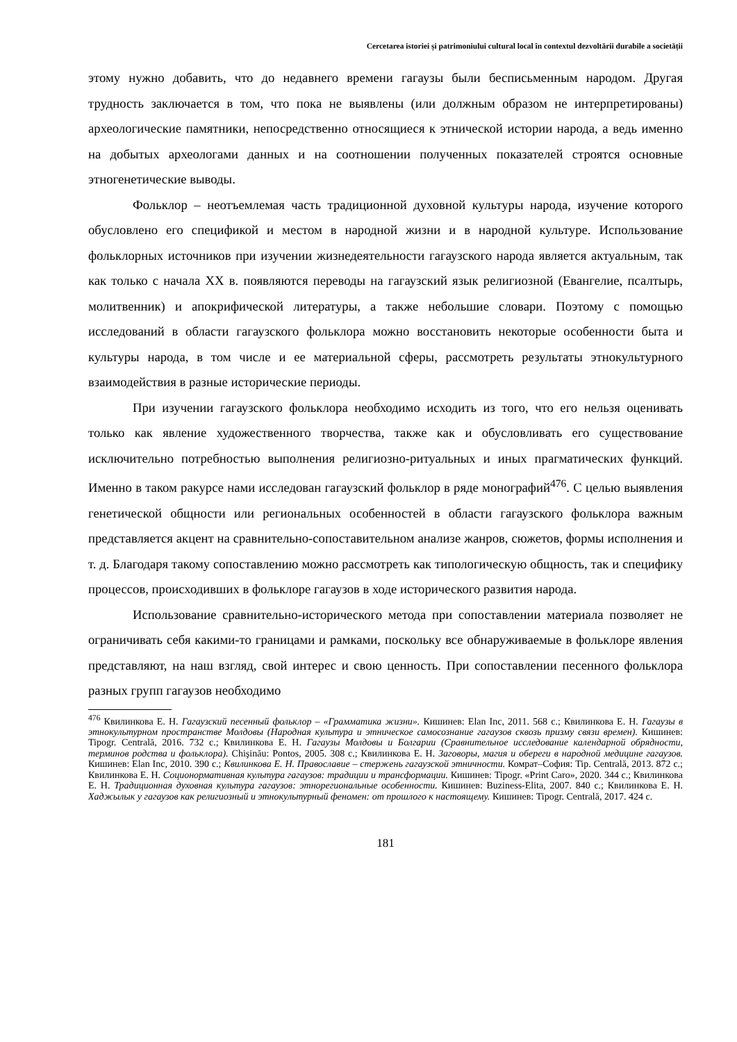Cercetarea istoriei și patrimoniului cultural local în contextul dezvoltării durabile a societății
этому нужно добавить, что до недавнего времени гагаузы были бесписьменным народом. Другая трудность заключается в том, что пока не выявлены (или должным образом не интерпретированы) археологические памятники, непосредственно относящиеся к этнической истории народа, а ведь именно на добытых археологами данных и на соотношении полученных показателей строятся основные этногенетические выводы.
Фольклор – неотъемлемая часть традиционной духовной культуры народа, изучение которого обусловлено его спецификой и местом в народной жизни и в народной культуре. Использование фольклорных источников при изучении жизнедеятельности гагаузского народа является актуальным, так как только с начала XX в. появляются переводы на гагаузский язык религиозной (Евангелие, псалтырь, молитвенник) и апокрифической литературы, а также небольшие словари. Поэтому с помощью исследований в области гагаузского фольклора можно восстановить некоторые особенности быта и культуры народа, в том числе и ее материальной сферы, рассмотреть результаты этнокультурного взаимодействия в разные исторические периоды.
При изучении гагаузского фольклора необходимо исходить из того, что его нельзя оценивать только как явление художественного творчества, также как и обусловливать его существование исключительно потребностью выполнения религиозно-ритуальных и иных прагматических функций. Именно в таком ракурсе нами исследован гагаузский фольклор в ряде монографий<sup>476</sup>. С целью выявления генетической общности или региональных особенностей в области гагаузского фольклора важным представляется акцент на сравнительно-сопоставительном анализе жанров, сюжетов, формы исполнения и т. д. Благодаря такому сопоставлению можно рассмотреть как типологическую общность, так и специфику процессов, происходивших в фольклоре гагаузов в ходе исторического развития народа.
Использование сравнительно-исторического метода при сопоставлении материала позволяет не ограничивать себя какими-то границами и рамками, поскольку все обнаруживаемые в фольклоре явления представляют, на наш взгляд, свой интерес и свою ценность. При сопоставлении песенного фольклора разных групп гагаузов необходимо
<sup>476</sup> Квилинкова Е. Н. Гагаузский песенный фольклор – «Грамматика жизни». Кишинев: Elan Inc, 2011. 568 с.; Квилинкова Е. Н. Гагаузы в этнокультурном пространстве Молдовы (Народная культура и этническое самосознание гагаузов сквозь призму связи времен). Кишинев: Tipogr. Centrală, 2016. 732 с.; Квилинкова Е. Н. Гагаузы Молдовы и Болгарии (Сравнительное исследование календарной обрядности, терминов родства и фольклора). Chişinău: Pontos, 2005. 308 с.; Квилинкова Е. Н. Заговоры, магия и обереги в народной медицине гагаузов. Кишинев: Elan Inc, 2010. 390 с.; Квилинкова Е. Н. Православие – стержень гагаузской этничности. Комрат–София: Tip. Centrală, 2013. 872 с.; Квилинкова Е. Н. Соционормативная культура гагаузов: традиции и трансформации. Кишинев: Tipogr. «Print Caro», 2020. 344 с.; Квилинкова Е. Н. Традиционная духовная культура гагаузов: этнорегиональные особенности. Кишинев: Buziness-Elita, 2007. 840 с.; Квилинкова Е. Н. Хаджылык у гагаузов как религиозный и этнокультурный феномен: от прошлого к настоящему. Кишинев: Tipogr. Centrală, 2017. 424 с.
181